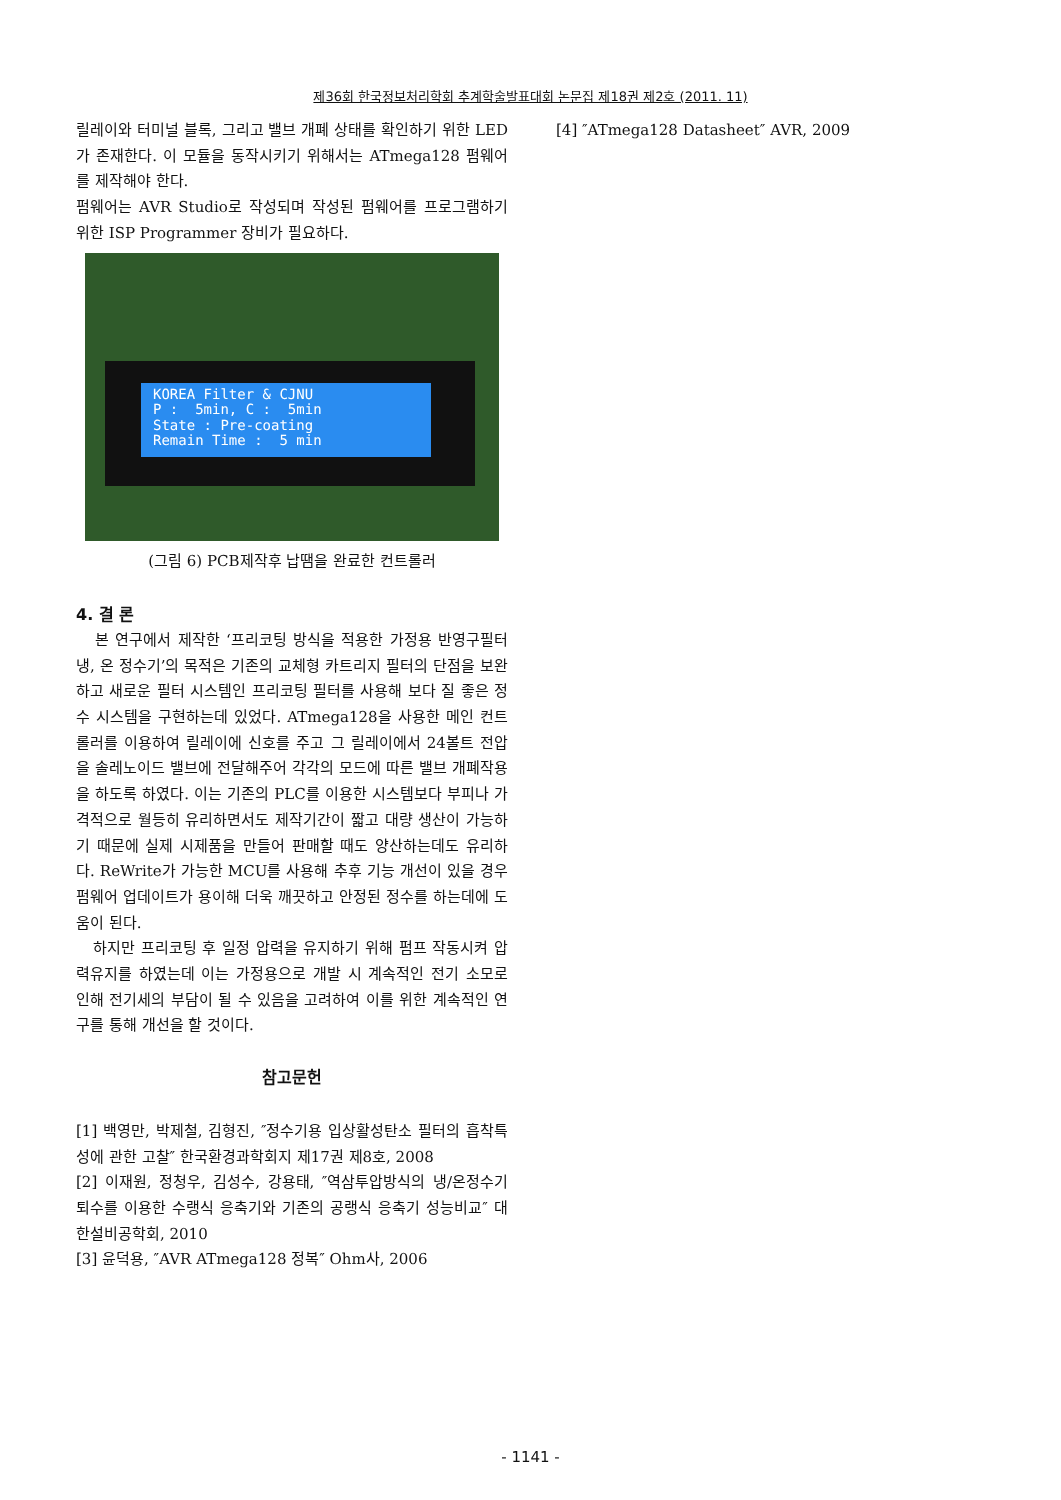제36회 한국정보처리학회 추계학술발표대회 논문집 제18권 제2호 (2011. 11)
릴레이와 터미널 블록, 그리고 밸브 개폐 상태를 확인하기 위한 LED 가 존재한다. 이 모듈을 동작시키기 위해서는 ATmega128 펌웨어를 제작해야 한다.
펌웨어는 AVR Studio로 작성되며 작성된 펌웨어를 프로그램하기 위한 ISP Programmer 장비가 필요하다.
KOREA Filter & CJNU P : 5min, C : 5min State : Pre-coating Remain Time : 5 min
(그림 6) PCB제작후 납땜을 완료한 컨트롤러
4. 결 론
본 연구에서 제작한 ‘프리코팅 방식을 적용한 가정용 반영구필터 냉, 온 정수기’의 목적은 기존의 교체형 카트리지 필터의 단점을 보완하고 새로운 필터 시스템인 프리코팅 필터를 사용해 보다 질 좋은 정수 시스템을 구현하는데 있었다. ATmega128을 사용한 메인 컨트롤러를 이용하여 릴레이에 신호를 주고 그 릴레이에서 24볼트 전압을 솔레노이드 밸브에 전달해주어 각각의 모드에 따른 밸브 개폐작용을 하도록 하였다. 이는 기존의 PLC를 이용한 시스템보다 부피나 가격적으로 월등히 유리하면서도 제작기간이 짧고 대량 생산이 가능하기 때문에 실제 시제품을 만들어 판매할 때도 양산하는데도 유리하다. ReWrite가 가능한 MCU를 사용해 추후 기능 개선이 있을 경우 펌웨어 업데이트가 용이해 더욱 깨끗하고 안정된 정수를 하는데에 도움이 된다.
하지만 프리코팅 후 일정 압력을 유지하기 위해 펌프 작동시켜 압력유지를 하였는데 이는 가정용으로 개발 시 계속적인 전기 소모로 인해 전기세의 부담이 될 수 있음을 고려하여 이를 위한 계속적인 연구를 통해 개선을 할 것이다.
참고문헌
[1] 백영만, 박제철, 김형진, ″정수기용 입상활성탄소 필터의 흡착특성에 관한 고찰″ 한국환경과학회지 제17권 제8호, 2008
[2] 이재원, 정청우, 김성수, 강용태, ″역삼투압방식의 냉/온정수기 퇴수를 이용한 수랭식 응축기와 기존의 공랭식 응축기 성능비교″ 대한설비공학회, 2010
[3] 윤덕용, ″AVR ATmega128 정복″ Ohm사, 2006
[4] ″ATmega128 Datasheet″ AVR, 2009
- 1141 -